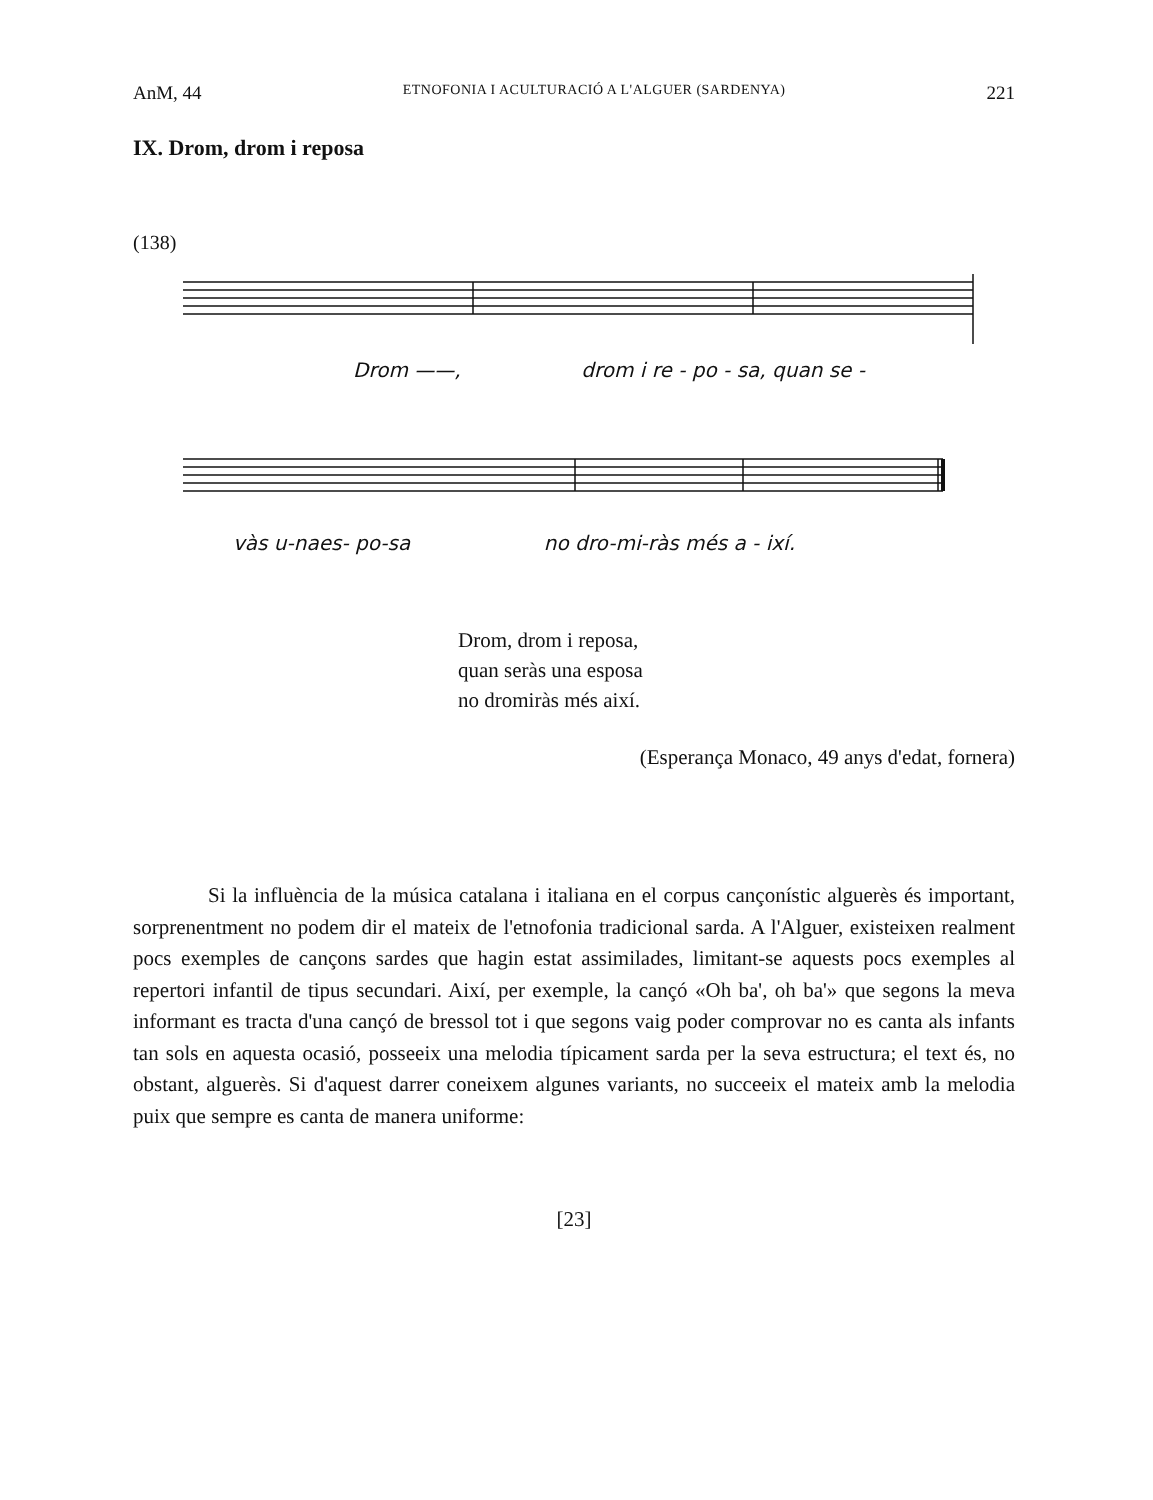AnM, 44 ETNOFONIA I ACULTURACIÓ A L'ALGUER (SARDENYA) 221
IX. Drom, drom i reposa
(138)
Drom ——, drom i re - po - sa, quan se -
vàs u-naes- po-sa no dro-mi-ràs més a - ixí.
Drom, drom i reposa,
quan seràs una esposa
no dromiràs més així.
(Esperança Monaco, 49 anys d'edat, fornera)
Si la influència de la música catalana i italiana en el corpus cançonístic alguerès és important, sorprenentment no podem dir el mateix de l'etnofonia tradicional sarda. A l'Alguer, existeixen realment pocs exemples de cançons sardes que hagin estat assimilades, limitant-se aquests pocs exemples al repertori infantil de tipus secundari. Així, per exemple, la cançó «Oh ba', oh ba'» que segons la meva informant es tracta d'una cançó de bressol tot i que segons vaig poder comprovar no es canta als infants tan sols en aquesta ocasió, posseeix una melodia típicament sarda per la seva estructura; el text és, no obstant, alguerès. Si d'aquest darrer coneixem algunes variants, no succeeix el mateix amb la melodia puix que sempre es canta de manera uniforme:
[23]